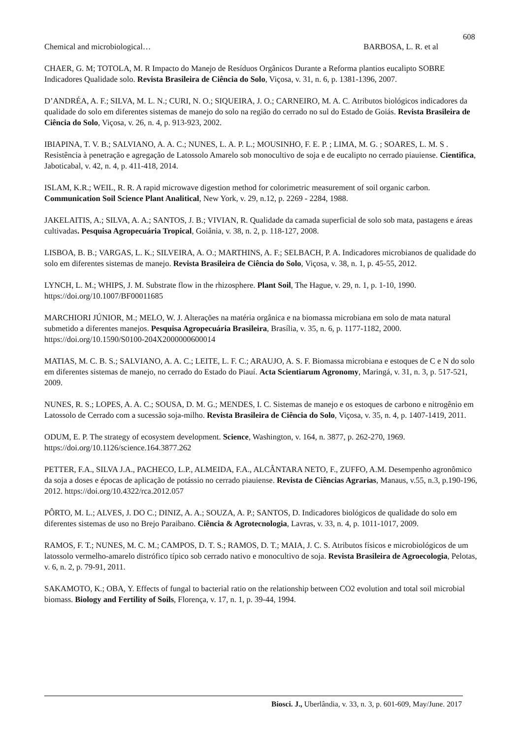608
Chemical and microbiological… BARBOSA, L. R. et al
CHAER, G. M; TOTOLA, M. R Impacto do Manejo de Resíduos Orgânicos Durante a Reforma plantios eucalipto SOBRE Indicadores Qualidade solo. Revista Brasileira de Ciência do Solo, Viçosa, v. 31, n. 6, p. 1381-1396, 2007.
D’ANDRÉA, A. F.; SILVA, M. L. N.; CURI, N. O.; SIQUEIRA, J. O.; CARNEIRO, M. A. C. Atributos biológicos indicadores da qualidade do solo em diferentes sistemas de manejo do solo na região do cerrado no sul do Estado de Goiás. Revista Brasileira de Ciência do Solo, Viçosa, v. 26, n. 4, p. 913-923, 2002.
IBIAPINA, T. V. B.; SALVIANO, A. A. C.; NUNES, L. A. P. L.; MOUSINHO, F. E. P. ; LIMA, M. G. ; SOARES, L. M. S . Resistência à penetração e agregação de Latossolo Amarelo sob monocultivo de soja e de eucalipto no cerrado piauiense. Cientifica, Jaboticabal, v. 42, n. 4, p. 411-418, 2014.
ISLAM, K.R.; WEIL, R. R. A rapid microwave digestion method for colorimetric measurement of soil organic carbon. Communication Soil Science Plant Analitical, New York, v. 29, n.12, p. 2269 - 2284, 1988.
JAKELAITIS, A.; SILVA, A. A.; SANTOS, J. B.; VIVIAN, R. Qualidade da camada superficial de solo sob mata, pastagens e áreas cultivadas. Pesquisa Agropecuária Tropical, Goiânia, v. 38, n. 2, p. 118-127, 2008.
LISBOA, B. B.; VARGAS, L. K.; SILVEIRA, A. O.; MARTHINS, A. F.; SELBACH, P. A. Indicadores microbianos de qualidade do solo em diferentes sistemas de manejo. Revista Brasileira de Ciência do Solo, Viçosa, v. 38, n. 1, p. 45-55, 2012.
LYNCH, L. M.; WHIPS, J. M. Substrate flow in the rhizosphere. Plant Soil, The Hague, v. 29, n. 1, p. 1-10, 1990. https://doi.org/10.1007/BF00011685
MARCHIORI JÚNIOR, M.; MELO, W. J. Alterações na matéria orgânica e na biomassa microbiana em solo de mata natural submetido a diferentes manejos. Pesquisa Agropecuária Brasileira, Brasília, v. 35, n. 6, p. 1177-1182, 2000. https://doi.org/10.1590/S0100-204X2000000600014
MATIAS, M. C. B. S.; SALVIANO, A. A. C.; LEITE, L. F. C.; ARAUJO, A. S. F. Biomassa microbiana e estoques de C e N do solo em diferentes sistemas de manejo, no cerrado do Estado do Piauí. Acta Scientiarum Agronomy, Maringá, v. 31, n. 3, p. 517-521, 2009.
NUNES, R. S.; LOPES, A. A. C.; SOUSA, D. M. G.; MENDES, I. C. Sistemas de manejo e os estoques de carbono e nitrogênio em Latossolo de Cerrado com a sucessão soja-milho. Revista Brasileira de Ciência do Solo, Viçosa, v. 35, n. 4, p. 1407-1419, 2011.
ODUM, E. P. The strategy of ecosystem development. Science, Washington, v. 164, n. 3877, p. 262-270, 1969. https://doi.org/10.1126/science.164.3877.262
PETTER, F.A., SILVA J.A., PACHECO, L.P., ALMEIDA, F.A., ALCÂNTARA NETO, F., ZUFFO, A.M. Desempenho agronômico da soja a doses e épocas de aplicação de potássio no cerrado piauiense. Revista de Ciências Agrarias, Manaus, v.55, n.3, p.190-196, 2012. https://doi.org/10.4322/rca.2012.057
PÔRTO, M. L.; ALVES, J. DO C.; DINIZ, A. A.; SOUZA, A. P.; SANTOS, D. Indicadores biológicos de qualidade do solo em diferentes sistemas de uso no Brejo Paraibano. Ciência & Agrotecnologia, Lavras, v. 33, n. 4, p. 1011-1017, 2009.
RAMOS, F. T.; NUNES, M. C. M.; CAMPOS, D. T. S.; RAMOS, D. T.; MAIA, J. C. S. Atributos físicos e microbiológicos de um latossolo vermelho-amarelo distrófico típico sob cerrado nativo e monocultivo de soja. Revista Brasileira de Agroecologia, Pelotas, v. 6, n. 2, p. 79-91, 2011.
SAKAMOTO, K.; OBA, Y. Effects of fungal to bacterial ratio on the relationship between CO2 evolution and total soil microbial biomass. Biology and Fertility of Soils, Florença, v. 17, n. 1, p. 39-44, 1994.
Biosci. J., Uberlândia, v. 33, n. 3, p. 601-609, May/June. 2017